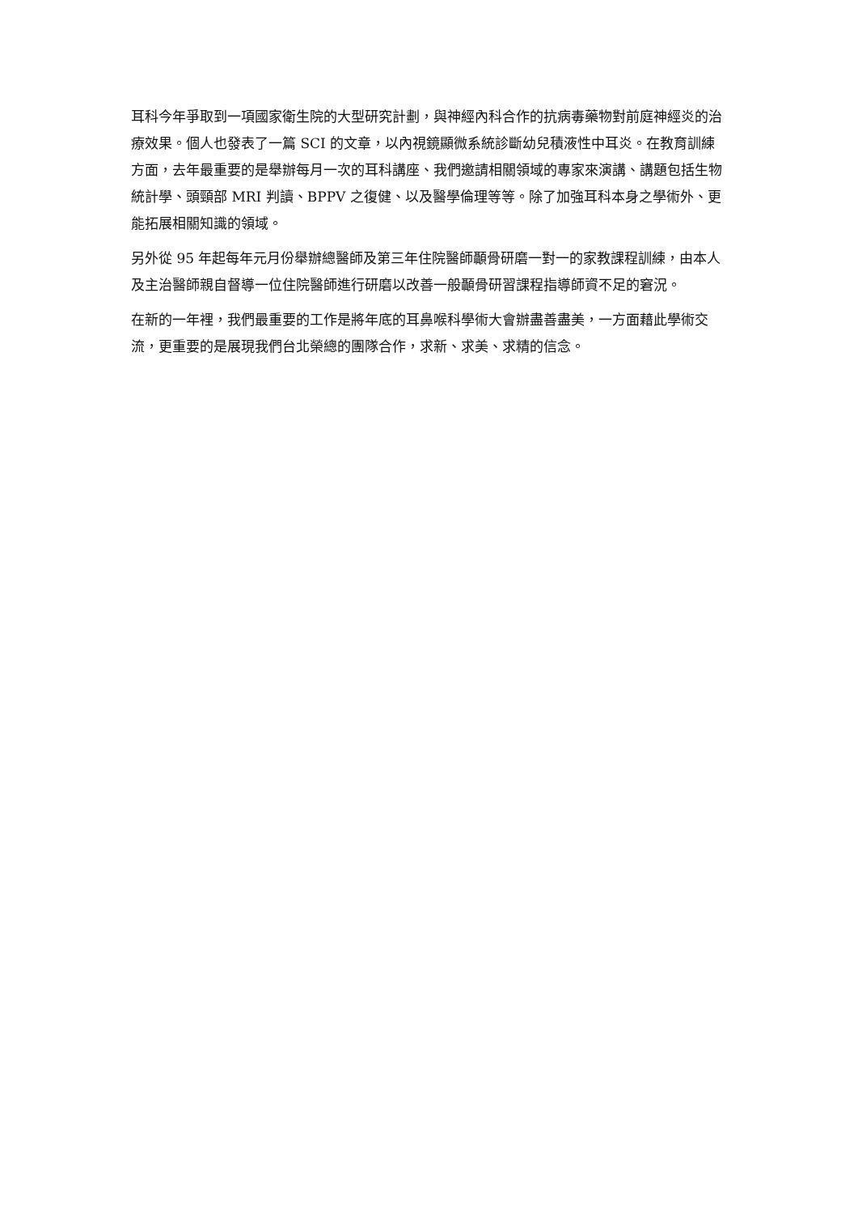耳科今年爭取到一項國家衛生院的大型研究計劃，與神經內科合作的抗病毒藥物對前庭神經炎的治療效果。個人也發表了一篇 SCI 的文章，以內視鏡顯微系統診斷幼兒積液性中耳炎。在教育訓練方面，去年最重要的是舉辦每月一次的耳科講座、我們邀請相關領域的專家來演講、講題包括生物統計學、頭頸部 MRI 判讀、BPPV 之復健、以及醫學倫理等等。除了加強耳科本身之學術外、更能拓展相關知識的領域。
另外從 95 年起每年元月份舉辦總醫師及第三年住院醫師顳骨研磨一對一的家教課程訓練，由本人及主治醫師親自督導一位住院醫師進行研磨以改善一般顳骨研習課程指導師資不足的窘況。
在新的一年裡，我們最重要的工作是將年底的耳鼻喉科學術大會辦盡善盡美，一方面藉此學術交流，更重要的是展現我們台北榮總的團隊合作，求新、求美、求精的信念。